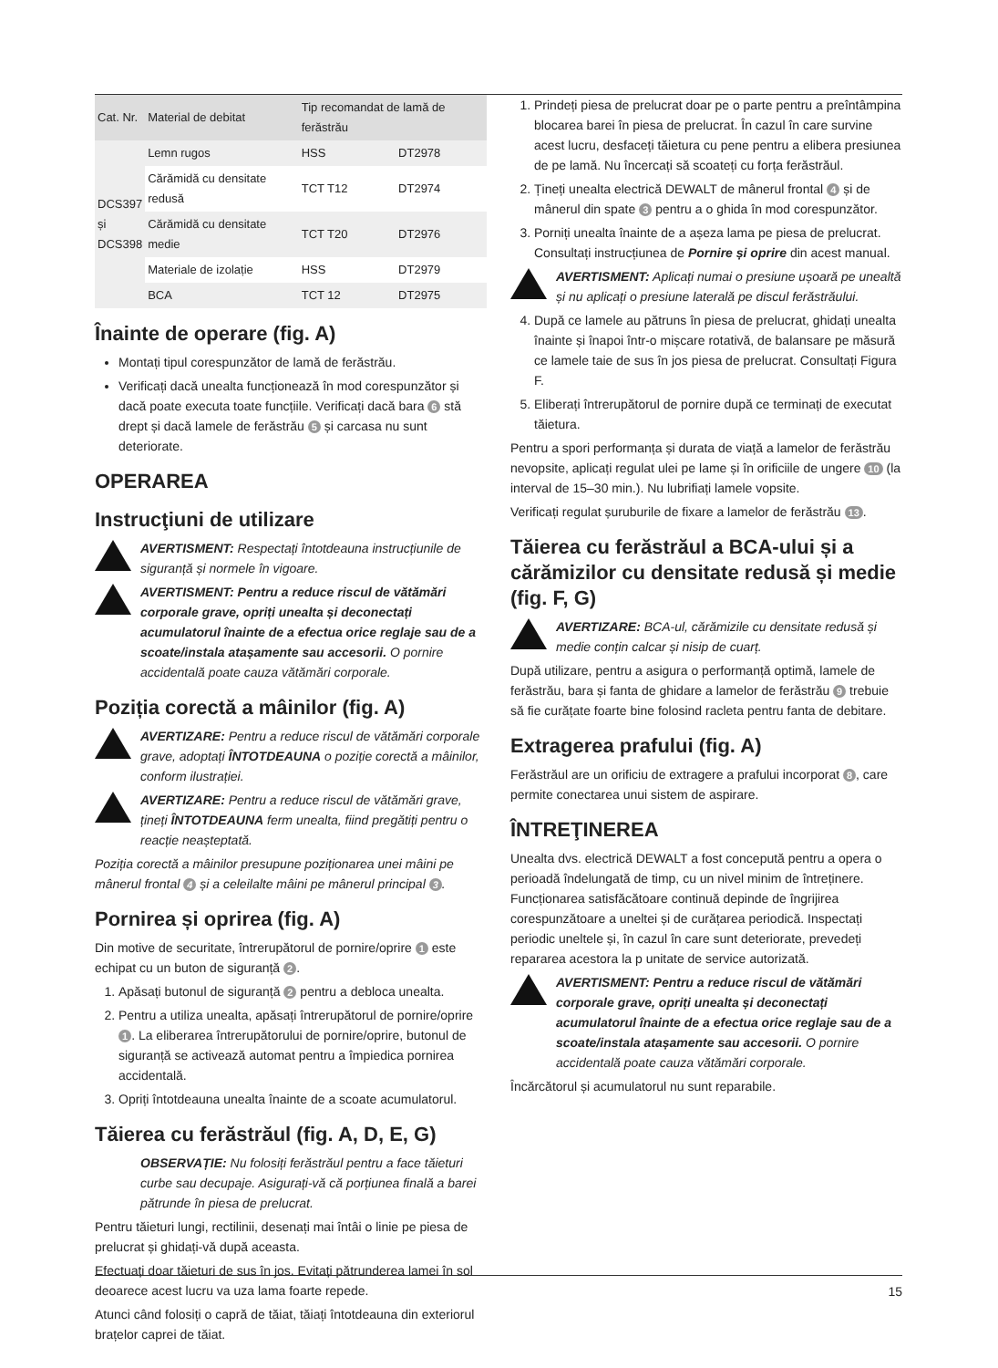| Cat. Nr. | Material de debitat | Tip recomandat de lamă de ferăstrău | |
| --- | --- | --- | --- |
| DCS397 și DCS398 | Lemn rugos | HSS | DT2978 |
| | Cărămidă cu densitate redusă | TCT T12 | DT2974 |
| | Cărămidă cu densitate medie | TCT T20 | DT2976 |
| | Materiale de izolație | HSS | DT2979 |
| | BCA | TCT 12 | DT2975 |
Înainte de operare (fig. A)
Montați tipul corespunzător de lamă de ferăstrău.
Verificați dacă unealta funcționează în mod corespunzător și dacă poate executa toate funcțiile. Verificați dacă bara 6 stă drept și dacă lamele de ferăstrău 5 și carcasa nu sunt deteriorate.
OPERAREA
Instrucţiuni de utilizare
AVERTISMENT: Respectați întotdeauna instrucțiunile de siguranță și normele în vigoare.
AVERTISMENT: Pentru a reduce riscul de vătămări corporale grave, opriți unealta și deconectați acumulatorul înainte de a efectua orice reglaje sau de a scoate/instala atașamente sau accesorii. O pornire accidentală poate cauza vătămări corporale.
Poziția corectă a mâinilor (fig. A)
AVERTIZARE: Pentru a reduce riscul de vătămări corporale grave, adoptați ÎNTOTDEAUNA o poziție corectă a mâinilor, conform ilustrației.
AVERTIZARE: Pentru a reduce riscul de vătămări grave, țineți ÎNTOTDEAUNA ferm unealta, fiind pregătiți pentru o reacție neașteptată.
Poziția corectă a mâinilor presupune poziționarea unei mâini pe mânerul frontal 4 și a celeilalte mâini pe mânerul principal 3.
Pornirea și oprirea (fig. A)
Din motive de securitate, întrerupătorul de pornire/oprire 1 este echipat cu un buton de siguranță 2.
1. Apăsați butonul de siguranță 2 pentru a debloca unealta.
2. Pentru a utiliza unealta, apăsați întrerupătorul de pornire/oprire 1. La eliberarea întrerupătorului de pornire/oprire, butonul de siguranță se activează automat pentru a împiedica pornirea accidentală.
3. Opriți întotdeauna unealta înainte de a scoate acumulatorul.
Tăierea cu ferăstrăul (fig. A, D, E, G)
OBSERVAȚIE: Nu folosiți ferăstrăul pentru a face tăieturi curbe sau decupaje. Asigurați-vă că porțiunea finală a barei pătrunde în piesa de prelucrat.
Pentru tăieturi lungi, rectilinii, desenați mai întâi o linie pe piesa de prelucrat și ghidați-vă după aceasta.
Efectuați doar tăieturi de sus în jos. Evitați pătrunderea lamei în sol deoarece acest lucru va uza lama foarte repede.
Atunci când folosiți o capră de tăiat, tăiați întotdeauna din exteriorul brațelor caprei de tăiat.
1. Prindeți piesa de prelucrat doar pe o parte pentru a preîntâmpina blocarea barei în piesa de prelucrat. În cazul în care survine acest lucru, desfaceți tăietura cu pene pentru a elibera presiunea de pe lamă. Nu încercați să scoateți cu forța ferăstrăul.
2. Țineți unealta electrică DEWALT de mânerul frontal 4 și de mânerul din spate 3 pentru a o ghida în mod corespunzător.
3. Porniți unealta înainte de a așeza lama pe piesa de prelucrat. Consultați instrucțiunea de Pornire și oprire din acest manual.
AVERTISMENT: Aplicați numai o presiune ușoară pe unealtă și nu aplicați o presiune laterală pe discul ferăstrăului.
4. După ce lamele au pătruns în piesa de prelucrat, ghidați unealta înainte și înapoi într-o mișcare rotativă, de balansare pe măsură ce lamele taie de sus în jos piesa de prelucrat. Consultați Figura F.
5. Eliberați întrerupătorul de pornire după ce terminați de executat tăietura.
Pentru a spori performanța și durata de viață a lamelor de ferăstrău nevopsite, aplicați regulat ulei pe lame și în orificiile de ungere 10 (la interval de 15–30 min.). Nu lubrifiați lamele vopsite.
Verificați regulat șuruburile de fixare a lamelor de ferăstrău 13.
Tăierea cu ferăstrăul a BCA-ului și a cărămizilor cu densitate redusă și medie (fig. F, G)
AVERTIZARE: BCA-ul, cărămizile cu densitate redusă și medie conțin calcar și nisip de cuarț.
După utilizare, pentru a asigura o performanță optimă, lamele de ferăstrău, bara și fanta de ghidare a lamelor de ferăstrău 9 trebuie să fie curățate foarte bine folosind racleta pentru fanta de debitare.
Extragerea prafului (fig. A)
Ferăstrăul are un orificiu de extragere a prafului incorporat 8, care permite conectarea unui sistem de aspirare.
ÎNTREŢINEREA
Unealta dvs. electrică DEWALT a fost concepută pentru a opera o perioadă îndelungată de timp, cu un nivel minim de întreținere. Funcționarea satisfăcătoare continuă depinde de îngrijirea corespunzătoare a uneltei și de curățarea periodică. Inspectați periodic uneltele și, în cazul în care sunt deteriorate, prevedeți repararea acestora la p unitate de service autorizată.
AVERTISMENT: Pentru a reduce riscul de vătămări corporale grave, opriți unealta și deconectați acumulatorul înainte de a efectua orice reglaje sau de a scoate/instala atașamente sau accesorii. O pornire accidentală poate cauza vătămări corporale.
Încărcătorul și acumulatorul nu sunt reparabile.
15